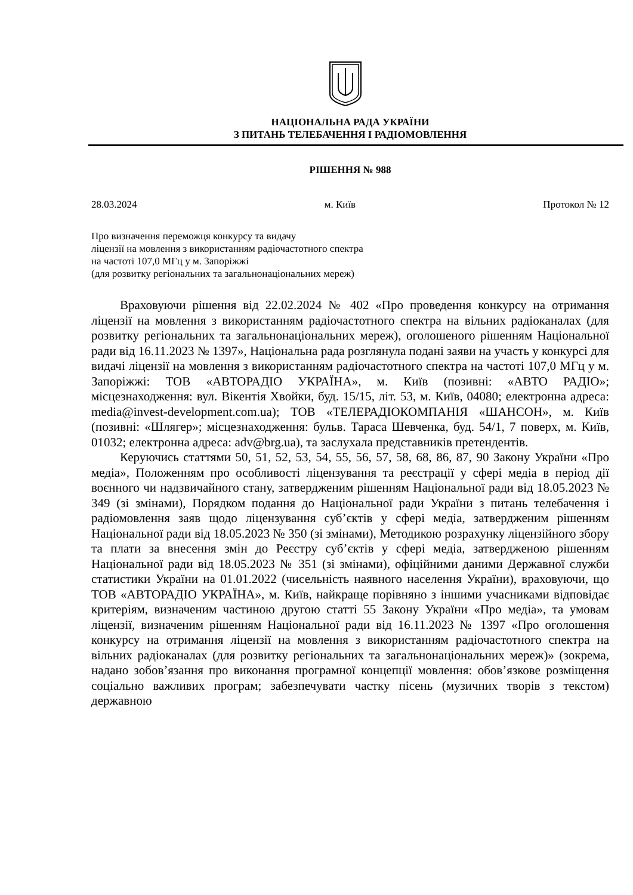НАЦІОНАЛЬНА РАДА УКРАЇНИ
З ПИТАНЬ ТЕЛЕБАЧЕННЯ І РАДІОМОВЛЕННЯ
РІШЕННЯ № 988
28.03.2024 м. Київ Протокол № 12
Про визначення переможця конкурсу та видачу
ліцензії на мовлення з використанням радіочастотного спектра
на частоті 107,0 МГц у м. Запоріжжі
(для розвитку регіональних та загальнонаціональних мереж)
Враховуючи рішення від 22.02.2024 № 402 «Про проведення конкурсу на отримання ліцензії на мовлення з використанням радіочастотного спектра на вільних радіоканалах (для розвитку регіональних та загальнонаціональних мереж), оголошеного рішенням Національної ради від 16.11.2023 № 1397», Національна рада розглянула подані заяви на участь у конкурсі для видачі ліцензії на мовлення з використанням радіочастотного спектра на частоті 107,0 МГц у м. Запоріжжі: ТОВ «АВТОРАДІО УКРАЇНА», м. Київ (позивні: «АВТО РАДІО»; місцезнаходження: вул. Вікентія Хвойки, буд. 15/15, літ. 53, м. Київ, 04080; електронна адреса: media@invest-development.com.ua); ТОВ «ТЕЛЕРАДІОКОМПАНІЯ «ШАНСОН», м. Київ (позивні: «Шлягер»; місцезнаходження: бульв. Тараса Шевченка, буд. 54/1, 7 поверх, м. Київ, 01032; електронна адреса: adv@brg.ua), та заслухала представників претендентів.
Керуючись статтями 50, 51, 52, 53, 54, 55, 56, 57, 58, 68, 86, 87, 90 Закону України «Про медіа», Положенням про особливості ліцензування та реєстрації у сфері медіа в період дії воєнного чи надзвичайного стану, затвердженим рішенням Національної ради від 18.05.2023 № 349 (зі змінами), Порядком подання до Національної ради України з питань телебачення і радіомовлення заяв щодо ліцензування суб’єктів у сфері медіа, затвердженим рішенням Національної ради від 18.05.2023 № 350 (зі змінами), Методикою розрахунку ліцензійного збору та плати за внесення змін до Реєстру суб’єктів у сфері медіа, затвердженою рішенням Національної ради від 18.05.2023 № 351 (зі змінами), офіційними даними Державної служби статистики України на 01.01.2022 (чисельність наявного населення України), враховуючи, що ТОВ «АВТОРАДІО УКРАЇНА», м. Київ, найкраще порівняно з іншими учасниками відповідає критеріям, визначеним частиною другою статті 55 Закону України «Про медіа», та умовам ліцензії, визначеним рішенням Національної ради від 16.11.2023 № 1397 «Про оголошення конкурсу на отримання ліцензії на мовлення з використанням радіочастотного спектра на вільних радіоканалах (для розвитку регіональних та загальнонаціональних мереж)» (зокрема, надано зобов’язання про виконання програмної концепції мовлення: обов’язкове розміщення соціально важливих програм; забезпечувати частку пісень (музичних творів з текстом) державною